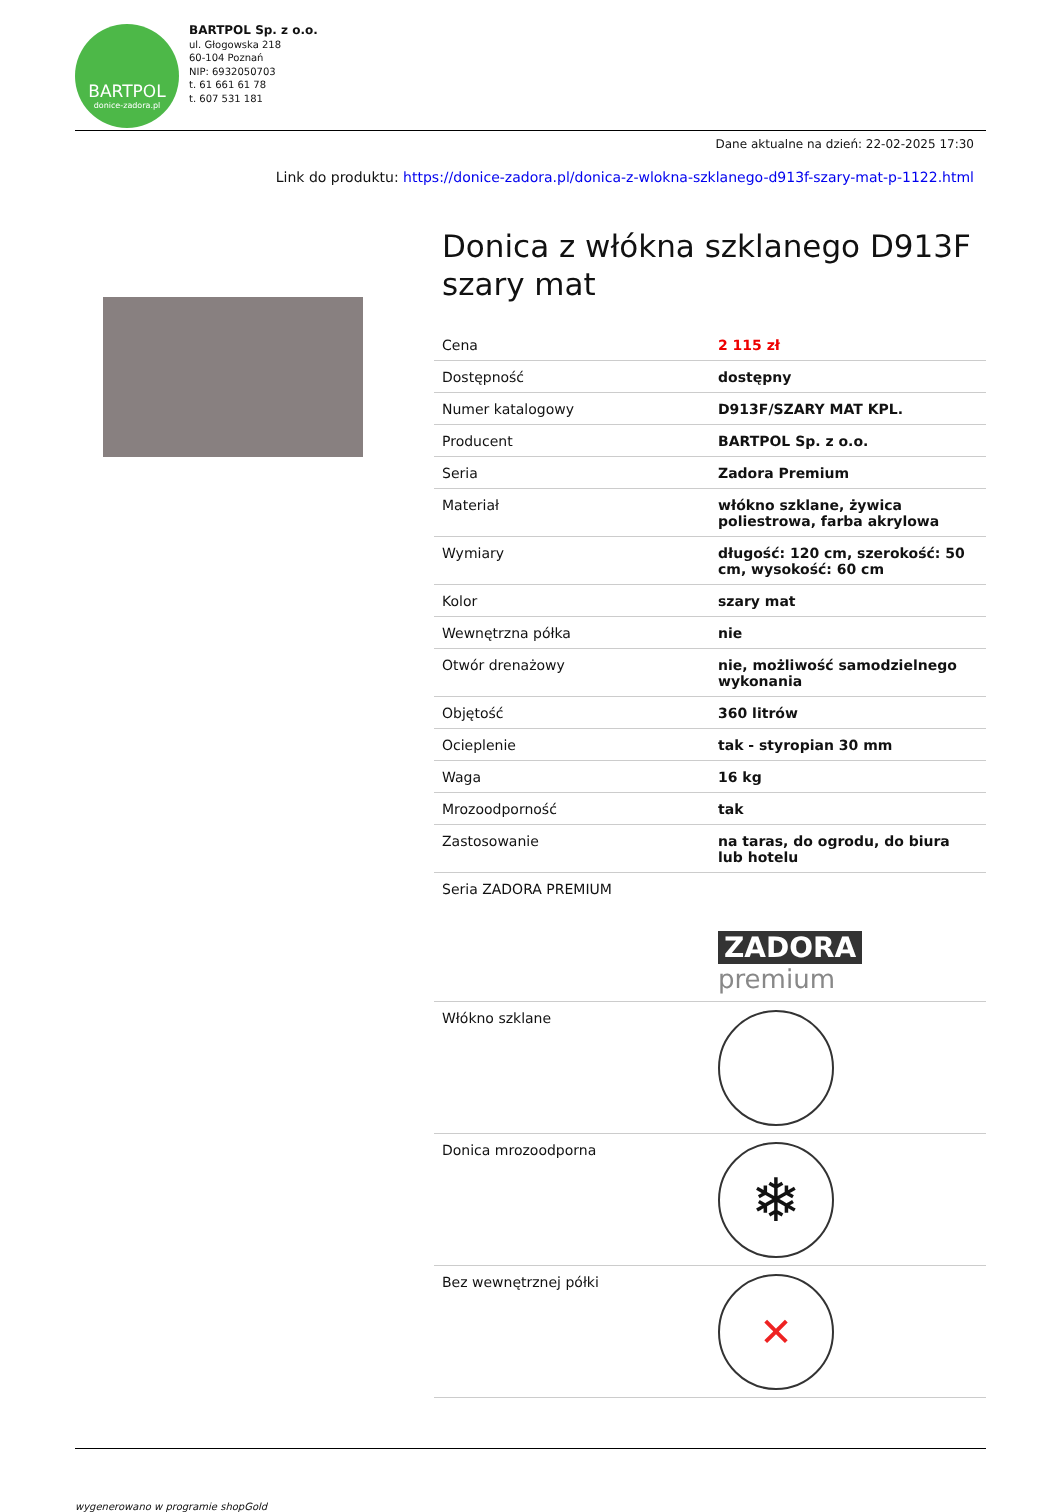BARTPOL
donice-zadora.pl
BARTPOL Sp. z o.o.
ul. Głogowska 218
60-104 Poznań
NIP: 6932050703
t. 61 661 61 78
t. 607 531 181
Dane aktualne na dzień: 22-02-2025 17:30
Link do produktu: https://donice-zadora.pl/donica-z-wlokna-szklanego-d913f-szary-mat-p-1122.html
Donica z włókna szklanego D913F szary mat
| Cena | 2 115 zł |
| Dostępność | dostępny |
| Numer katalogowy | D913F/SZARY MAT KPL. |
| Producent | BARTPOL Sp. z o.o. |
| Seria | Zadora Premium |
| Materiał | włókno szklane, żywica poliestrowa, farba akrylowa |
| Wymiary | długość: 120 cm, szerokość: 50 cm, wysokość: 60 cm |
| Kolor | szary mat |
| Wewnętrzna półka | nie |
| Otwór drenażowy | nie, możliwość samodzielnego wykonania |
| Objętość | 360 litrów |
| Ocieplenie | tak - styropian 30 mm |
| Waga | 16 kg |
| Mrozoodporność | tak |
| Zastosowanie | na taras, do ogrodu, do biura lub hotelu |
| Seria ZADORA PREMIUM | ZADORA premium |
| Włókno szklane | |
| Donica mrozoodporna | ❄ |
| Bez wewnętrznej półki | ✕ |
wygenerowano w programie shopGold